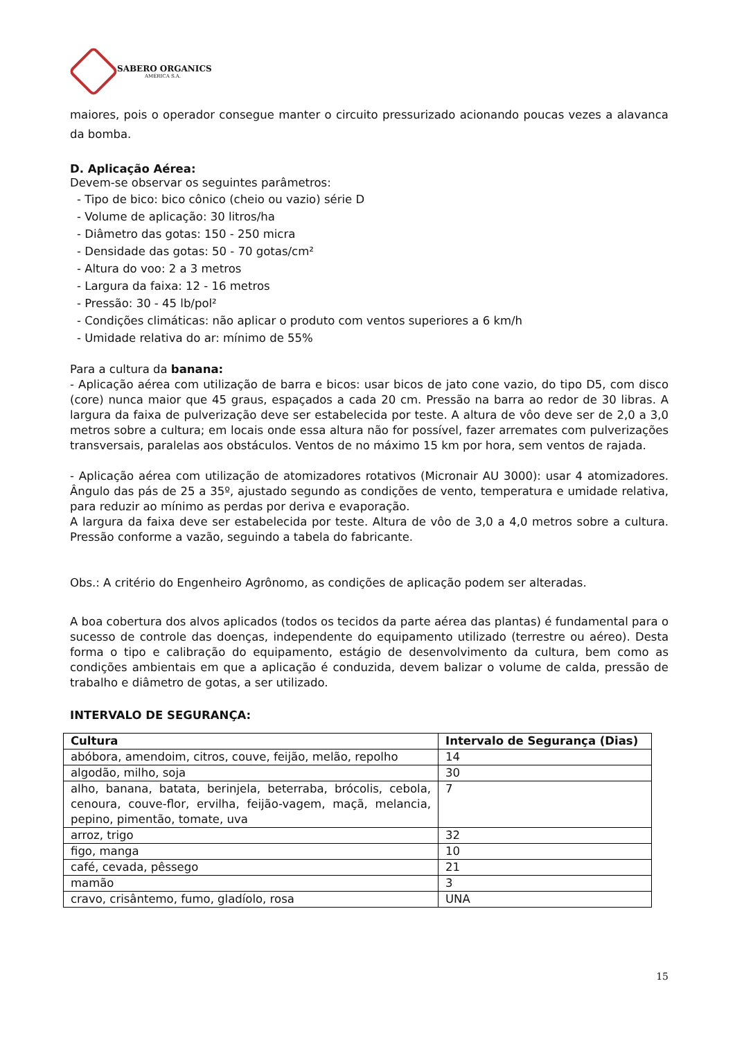SABERO ORGANICS
AMÉRICA S.A.
maiores, pois o operador consegue manter o circuito pressurizado acionando poucas vezes a alavanca da bomba.
D. Aplicação Aérea:
Devem-se observar os seguintes parâmetros:
- Tipo de bico: bico cônico (cheio ou vazio) série D
- Volume de aplicação: 30 litros/ha
- Diâmetro das gotas: 150 - 250 micra
- Densidade das gotas: 50 - 70 gotas/cm²
- Altura do voo: 2 a 3 metros
- Largura da faixa: 12 - 16 metros
- Pressão: 30 - 45 lb/pol²
- Condições climáticas: não aplicar o produto com ventos superiores a 6 km/h
- Umidade relativa do ar: mínimo de 55%
Para a cultura da banana:
- Aplicação aérea com utilização de barra e bicos: usar bicos de jato cone vazio, do tipo D5, com disco (core) nunca maior que 45 graus, espaçados a cada 20 cm. Pressão na barra ao redor de 30 libras. A largura da faixa de pulverização deve ser estabelecida por teste. A altura de vôo deve ser de 2,0 a 3,0 metros sobre a cultura; em locais onde essa altura não for possível, fazer arremates com pulverizações transversais, paralelas aos obstáculos. Ventos de no máximo 15 km por hora, sem ventos de rajada.
- Aplicação aérea com utilização de atomizadores rotativos (Micronair AU 3000): usar 4 atomizadores. Ângulo das pás de 25 a 35º, ajustado segundo as condições de vento, temperatura e umidade relativa, para reduzir ao mínimo as perdas por deriva e evaporação.
A largura da faixa deve ser estabelecida por teste. Altura de vôo de 3,0 a 4,0 metros sobre a cultura. Pressão conforme a vazão, seguindo a tabela do fabricante.
Obs.: A critério do Engenheiro Agrônomo, as condições de aplicação podem ser alteradas.
A boa cobertura dos alvos aplicados (todos os tecidos da parte aérea das plantas) é fundamental para o sucesso de controle das doenças, independente do equipamento utilizado (terrestre ou aéreo). Desta forma o tipo e calibração do equipamento, estágio de desenvolvimento da cultura, bem como as condições ambientais em que a aplicação é conduzida, devem balizar o volume de calda, pressão de trabalho e diâmetro de gotas, a ser utilizado.
INTERVALO DE SEGURANÇA:
| Cultura | Intervalo de Segurança (Dias) |
| --- | --- |
| abóbora, amendoim, citros, couve, feijão, melão, repolho | 14 |
| algodão, milho, soja | 30 |
| alho, banana, batata, berinjela, beterraba, brócolis, cebola, cenoura, couve-flor, ervilha, feijão-vagem, maçã, melancia, pepino, pimentão, tomate, uva | 7 |
| arroz, trigo | 32 |
| figo, manga | 10 |
| café, cevada, pêssego | 21 |
| mamão | 3 |
| cravo, crisântemo, fumo, gladíolo, rosa | UNA |
15